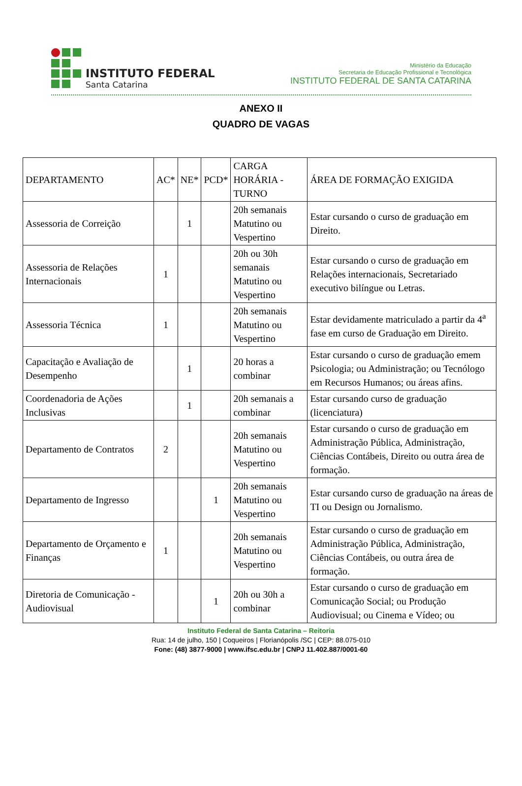INSTITUTO FEDERAL
Santa Catarina
Ministério da Educação
Secretaria de Educação Profissional e Tecnológica
INSTITUTO FEDERAL DE SANTA CATARINA
ANEXO II
QUADRO DE VAGAS
| DEPARTAMENTO | AC* | NE* | PCD* | CARGA HORÁRIA - TURNO | ÁREA DE FORMAÇÃO EXIGIDA |
| --- | --- | --- | --- | --- | --- |
| Assessoria de Correição | | 1 | | 20h semanais Matutino ou Vespertino | Estar cursando o curso de graduação em Direito. |
| Assessoria de Relações Internacionais | 1 | | | 20h ou 30h semanais Matutino ou Vespertino | Estar cursando o curso de graduação em Relações internacionais, Secretariado executivo bilíngue ou Letras. |
| Assessoria Técnica | 1 | | | 20h semanais Matutino ou Vespertino | Estar devidamente matriculado a partir da 4<sup>a</sup> fase em curso de Graduação em Direito. |
| Capacitação e Avaliação de Desempenho | | 1 | | 20 horas a combinar | Estar cursando o curso de graduação emem Psicologia; ou Administração; ou Tecnólogo em Recursos Humanos; ou áreas afins. |
| Coordenadoria de Ações Inclusivas | | 1 | | 20h semanais a combinar | Estar cursando curso de graduação (licenciatura) |
| Departamento de Contratos | 2 | | | 20h semanais Matutino ou Vespertino | Estar cursando o curso de graduação em Administração Pública, Administração, Ciências Contábeis, Direito ou outra área de formação. |
| Departamento de Ingresso | | | 1 | 20h semanais Matutino ou Vespertino | Estar cursando curso de graduação na áreas de TI ou Design ou Jornalismo. |
| Departamento de Orçamento e Finanças | 1 | | | 20h semanais Matutino ou Vespertino | Estar cursando o curso de graduação em Administração Pública, Administração, Ciências Contábeis, ou outra área de formação. |
| Diretoria de Comunicação - Audiovisual | | | 1 | 20h ou 30h a combinar | Estar cursando o curso de graduação em Comunicação Social; ou Produção Audiovisual; ou Cinema e Vídeo; ou |
Instituto Federal de Santa Catarina – Reitoria
Rua: 14 de julho, 150 | Coqueiros | Florianópolis /SC | CEP: 88.075-010
Fone: (48) 3877-9000 | www.ifsc.edu.br | CNPJ 11.402.887/0001-60